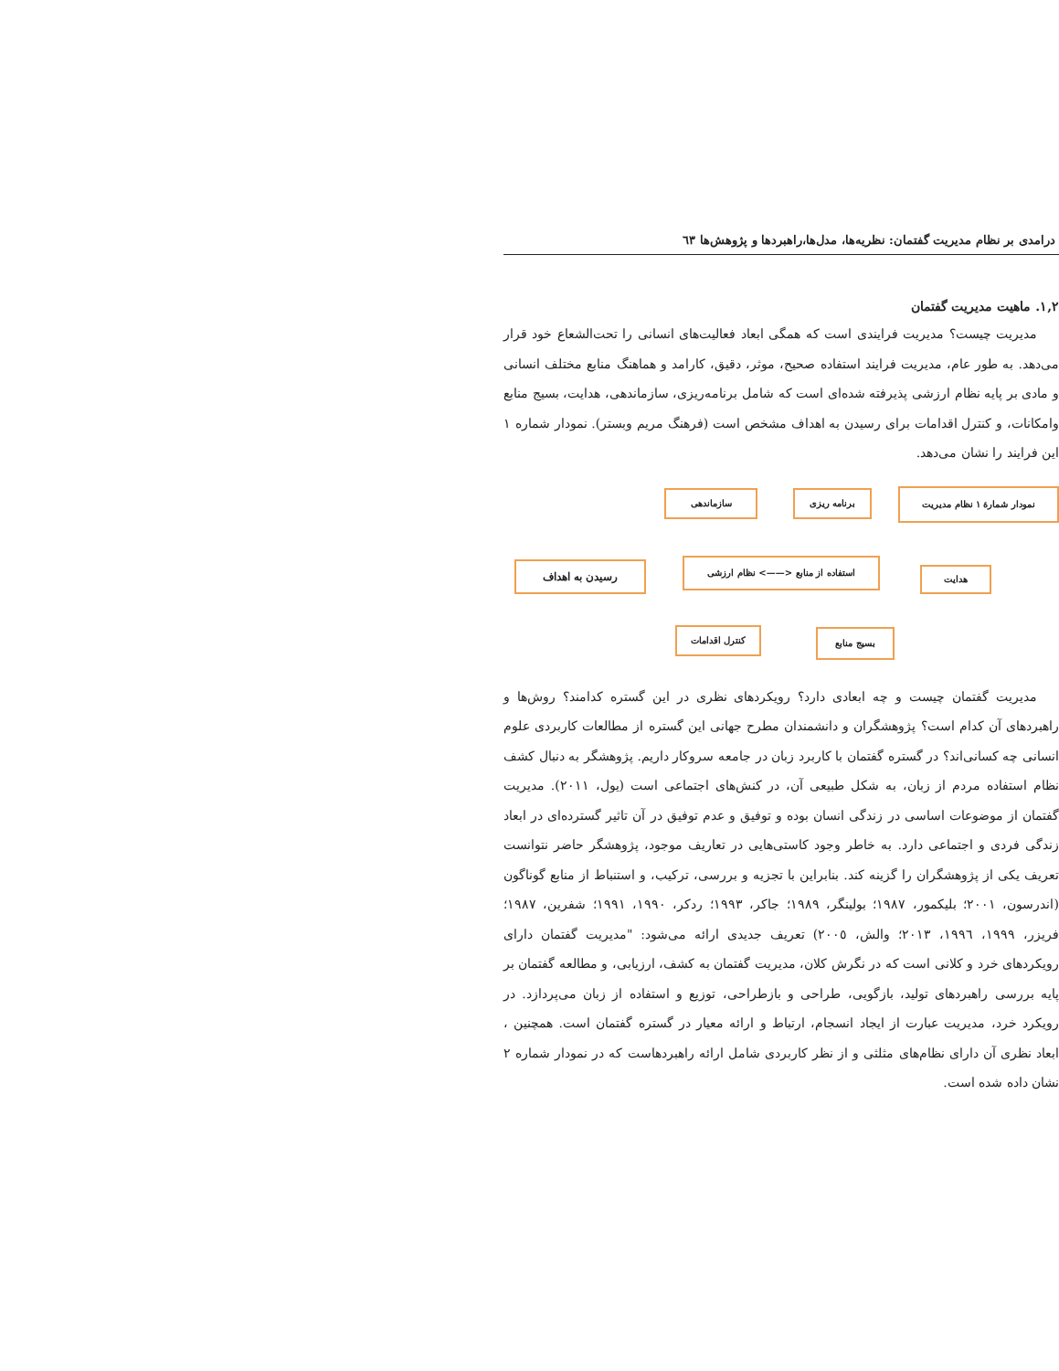درامدی بر نظام مدیریت گفتمان: نظریه‌ها، مدل‌ها،راهبردها و پژوهش‌ها ٦٣
۱,۲. ماهیت مدیریت گفتمان
مدیریت چیست؟ مدیریت فرایندی است که همگی ابعاد فعالیت‌های انسانی را تحت‌الشعاع خود قرار می‌دهد. به طور عام، مدیریت فرایند استفاده صحیح، موثر، دقیق، کارامد و هماهنگ منابع مختلف انسانی و مادی بر پایه نظام ارزشی پذیرفته شده‌ای است که شامل برنامه‌ریزی، سازماندهی، هدایت، بسیج منابع وامکانات، و کنترل اقدامات برای رسیدن به اهداف مشخص است (فرهنگ مریم وبستر). نمودار شماره ۱ این فرایند را نشان می‌دهد.
نمودار شمارۀ ۱ نظام مدیریت برنامه ریزی سازماندهی
هدایت
استفاده از منابع <——> نظام ارزشی رسیدن به اهداف
بسیج منابع کنترل اقدامات
مدیریت گفتمان چیست و چه ابعادی دارد؟ رویکردهای نظری در این گستره کدامند؟ روش‌ها و راهبردهای آن کدام است؟ پژوهشگران و دانشمندان مطرح جهانی این گستره از مطالعات کاربردی علوم انسانی چه کسانی‌اند؟ در گستره گفتمان با کاربرد زبان در جامعه سروکار داریم. پژوهشگر به دنبال کشف نظام استفاده مردم از زبان، به شکل طبیعی آن، در کنش‌های اجتماعی است (یول، ٢٠١١). مدیریت گفتمان از موضوعات اساسی در زندگی انسان بوده و توفیق و عدم توفیق در آن تاثیر گسترده‌ای در ابعاد زندگی فردی و اجتماعی دارد. به خاطر وجود کاستی‌هایی در تعاریف موجود، پژوهشگر حاضر نتوانست تعریف یکی از پژوهشگران را گزینه کند. بنابراین با تجزیه و بررسی، ترکیب، و استنباط از منابع گوناگون (اندرسون، ٢٠٠١؛ بلیکمور، ١٩٨٧؛ بولینگر، ١٩٨٩؛ جاکر، ١٩٩٣؛ ردکر، ١٩٩٠، ١٩٩١؛ شفرین، ١٩٨٧؛ فریزر، ١٩٩٩، ١٩٩٦، ٢٠١٣؛ والش، ٢٠٠٥) تعریف جدیدی ارائه می‌شود: "مدیریت گفتمان دارای رویکردهای خرد و کلانی است که در نگرش کلان، مدیریت گفتمان به کشف، ارزیابی، و مطالعه گفتمان بر پایه بررسی راهبردهای تولید، بازگویی، طراحی و بازطراحی، توزیع و استفاده از زبان می‌پردازد. در رویکرد خرد، مدیریت عبارت از ایجاد انسجام، ارتباط و ارائه معیار در گستره گفتمان است. همچنین ، ابعاد نظری آن دارای نظام‌های مثلثی و از نظر کاربردی شامل ارائه راهبردهاست که در نمودار شماره ٢ نشان داده شده است.